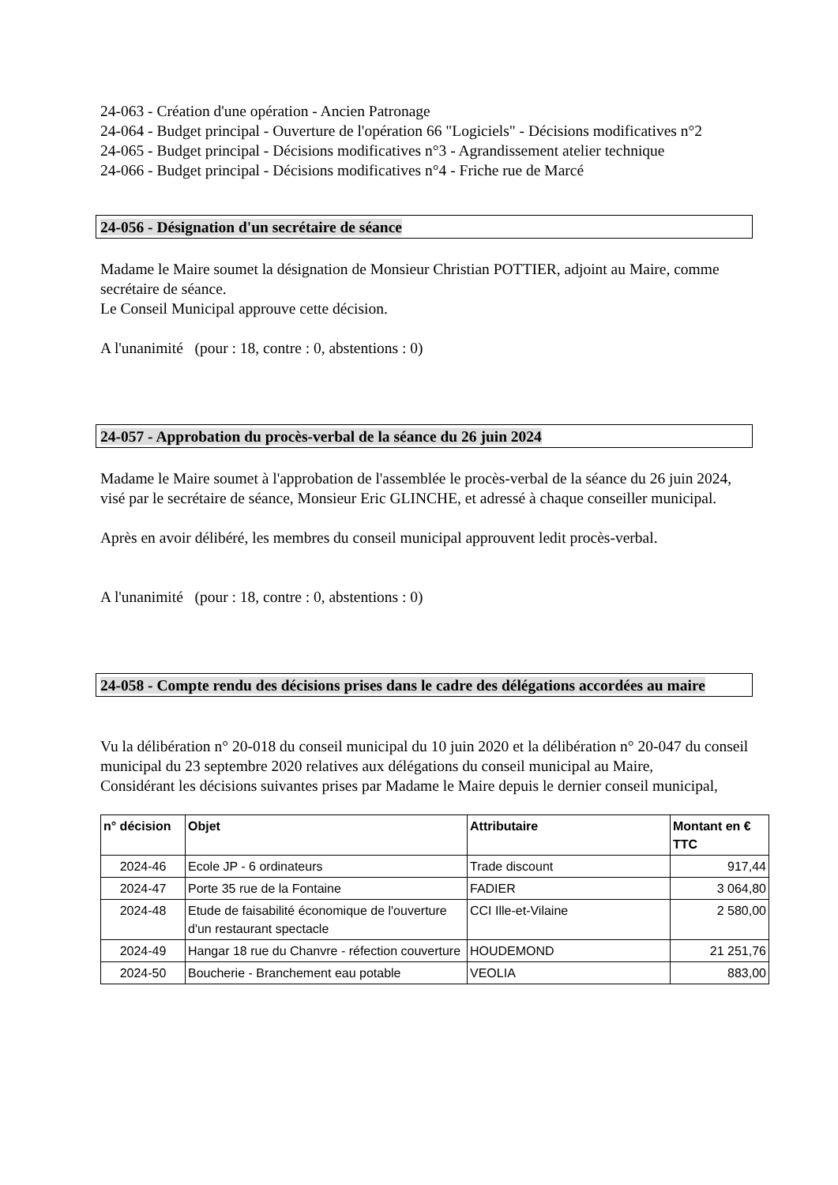24-063 - Création d'une opération - Ancien Patronage
24-064 - Budget principal - Ouverture de l'opération 66 "Logiciels" - Décisions modificatives n°2
24-065 - Budget principal - Décisions modificatives n°3 - Agrandissement atelier technique
24-066 - Budget principal - Décisions modificatives n°4 - Friche rue de Marcé
24-056 - Désignation d'un secrétaire de séance
Madame le Maire soumet la désignation de Monsieur Christian POTTIER, adjoint au Maire, comme secrétaire de séance.
Le Conseil Municipal approuve cette décision.
A l'unanimité (pour : 18, contre : 0, abstentions : 0)
24-057 - Approbation du procès-verbal de la séance du 26 juin 2024
Madame le Maire soumet à l'approbation de l'assemblée le procès-verbal de la séance du 26 juin 2024, visé par le secrétaire de séance, Monsieur Eric GLINCHE, et adressé à chaque conseiller municipal.
Après en avoir délibéré, les membres du conseil municipal approuvent ledit procès-verbal.
A l'unanimité (pour : 18, contre : 0, abstentions : 0)
24-058 - Compte rendu des décisions prises dans le cadre des délégations accordées au maire
Vu la délibération n° 20-018 du conseil municipal du 10 juin 2020 et la délibération n° 20-047 du conseil municipal du 23 septembre 2020 relatives aux délégations du conseil municipal au Maire,
Considérant les décisions suivantes prises par Madame le Maire depuis le dernier conseil municipal,
| n° décision | Objet | Attributaire | Montant en € TTC |
| --- | --- | --- | --- |
| 2024-46 | Ecole JP - 6 ordinateurs | Trade discount | 917,44 |
| 2024-47 | Porte 35 rue de la Fontaine | FADIER | 3 064,80 |
| 2024-48 | Etude de faisabilité économique de l'ouverture d'un restaurant spectacle | CCI Ille-et-Vilaine | 2 580,00 |
| 2024-49 | Hangar 18 rue du Chanvre - réfection couverture | HOUDEMOND | 21 251,76 |
| 2024-50 | Boucherie - Branchement eau potable | VEOLIA | 883,00 |